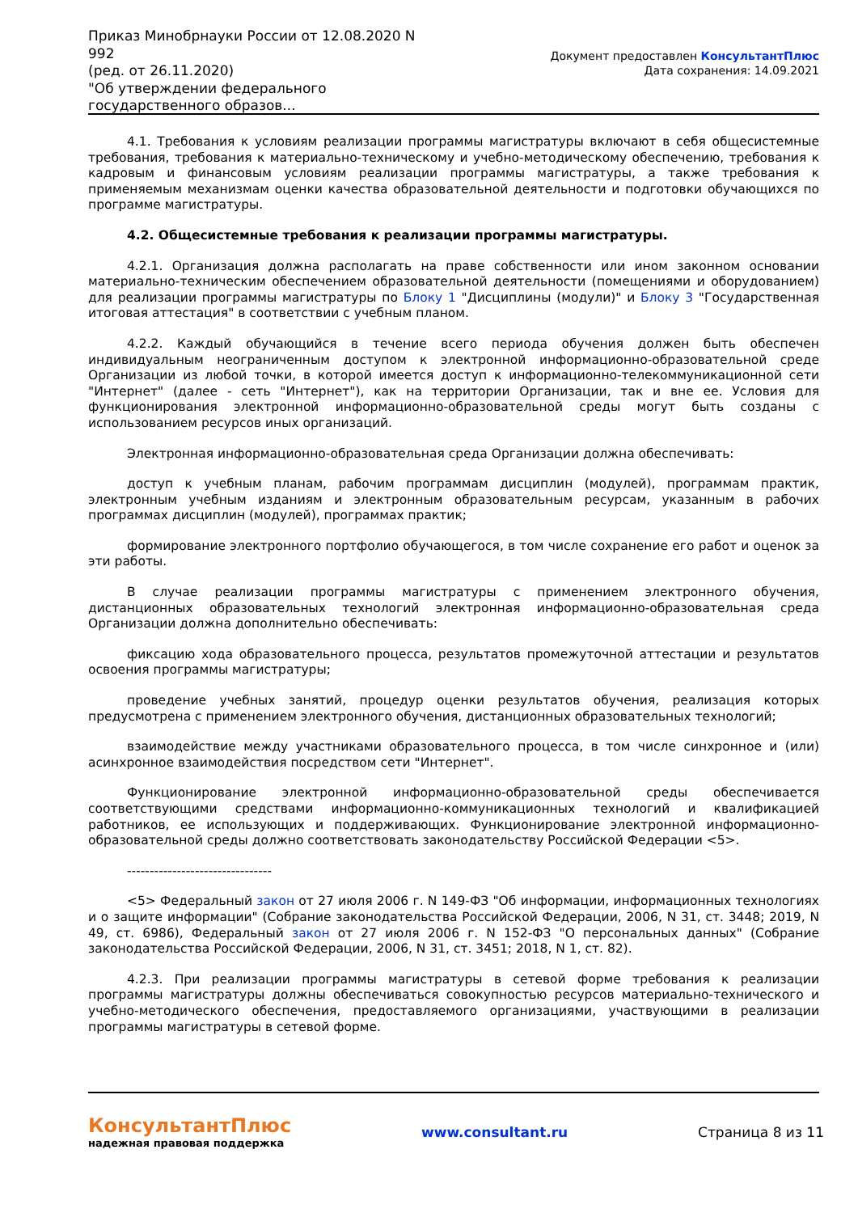Приказ Минобрнауки России от 12.08.2020 N 992
(ред. от 26.11.2020)
"Об утверждении федерального государственного образов...
Документ предоставлен КонсультантПлюс
Дата сохранения: 14.09.2021
4.1. Требования к условиям реализации программы магистратуры включают в себя общесистемные требования, требования к материально-техническому и учебно-методическому обеспечению, требования к кадровым и финансовым условиям реализации программы магистратуры, а также требования к применяемым механизмам оценки качества образовательной деятельности и подготовки обучающихся по программе магистратуры.
4.2. Общесистемные требования к реализации программы магистратуры.
4.2.1. Организация должна располагать на праве собственности или ином законном основании материально-техническим обеспечением образовательной деятельности (помещениями и оборудованием) для реализации программы магистратуры по Блоку 1 "Дисциплины (модули)" и Блоку 3 "Государственная итоговая аттестация" в соответствии с учебным планом.
4.2.2. Каждый обучающийся в течение всего периода обучения должен быть обеспечен индивидуальным неограниченным доступом к электронной информационно-образовательной среде Организации из любой точки, в которой имеется доступ к информационно-телекоммуникационной сети "Интернет" (далее - сеть "Интернет"), как на территории Организации, так и вне ее. Условия для функционирования электронной информационно-образовательной среды могут быть созданы с использованием ресурсов иных организаций.
Электронная информационно-образовательная среда Организации должна обеспечивать:
доступ к учебным планам, рабочим программам дисциплин (модулей), программам практик, электронным учебным изданиям и электронным образовательным ресурсам, указанным в рабочих программах дисциплин (модулей), программах практик;
формирование электронного портфолио обучающегося, в том числе сохранение его работ и оценок за эти работы.
В случае реализации программы магистратуры с применением электронного обучения, дистанционных образовательных технологий электронная информационно-образовательная среда Организации должна дополнительно обеспечивать:
фиксацию хода образовательного процесса, результатов промежуточной аттестации и результатов освоения программы магистратуры;
проведение учебных занятий, процедур оценки результатов обучения, реализация которых предусмотрена с применением электронного обучения, дистанционных образовательных технологий;
взаимодействие между участниками образовательного процесса, в том числе синхронное и (или) асинхронное взаимодействия посредством сети "Интернет".
Функционирование электронной информационно-образовательной среды обеспечивается соответствующими средствами информационно-коммуникационных технологий и квалификацией работников, ее использующих и поддерживающих. Функционирование электронной информационно-образовательной среды должно соответствовать законодательству Российской Федерации <5>.
--------------------------------
<5> Федеральный закон от 27 июля 2006 г. N 149-ФЗ "Об информации, информационных технологиях и о защите информации" (Собрание законодательства Российской Федерации, 2006, N 31, ст. 3448; 2019, N 49, ст. 6986), Федеральный закон от 27 июля 2006 г. N 152-ФЗ "О персональных данных" (Собрание законодательства Российской Федерации, 2006, N 31, ст. 3451; 2018, N 1, ст. 82).
4.2.3. При реализации программы магистратуры в сетевой форме требования к реализации программы магистратуры должны обеспечиваться совокупностью ресурсов материально-технического и учебно-методического обеспечения, предоставляемого организациями, участвующими в реализации программы магистратуры в сетевой форме.
КонсультантПлюс
надежная правовая поддержка
www.consultant.ru Страница 8 из 11